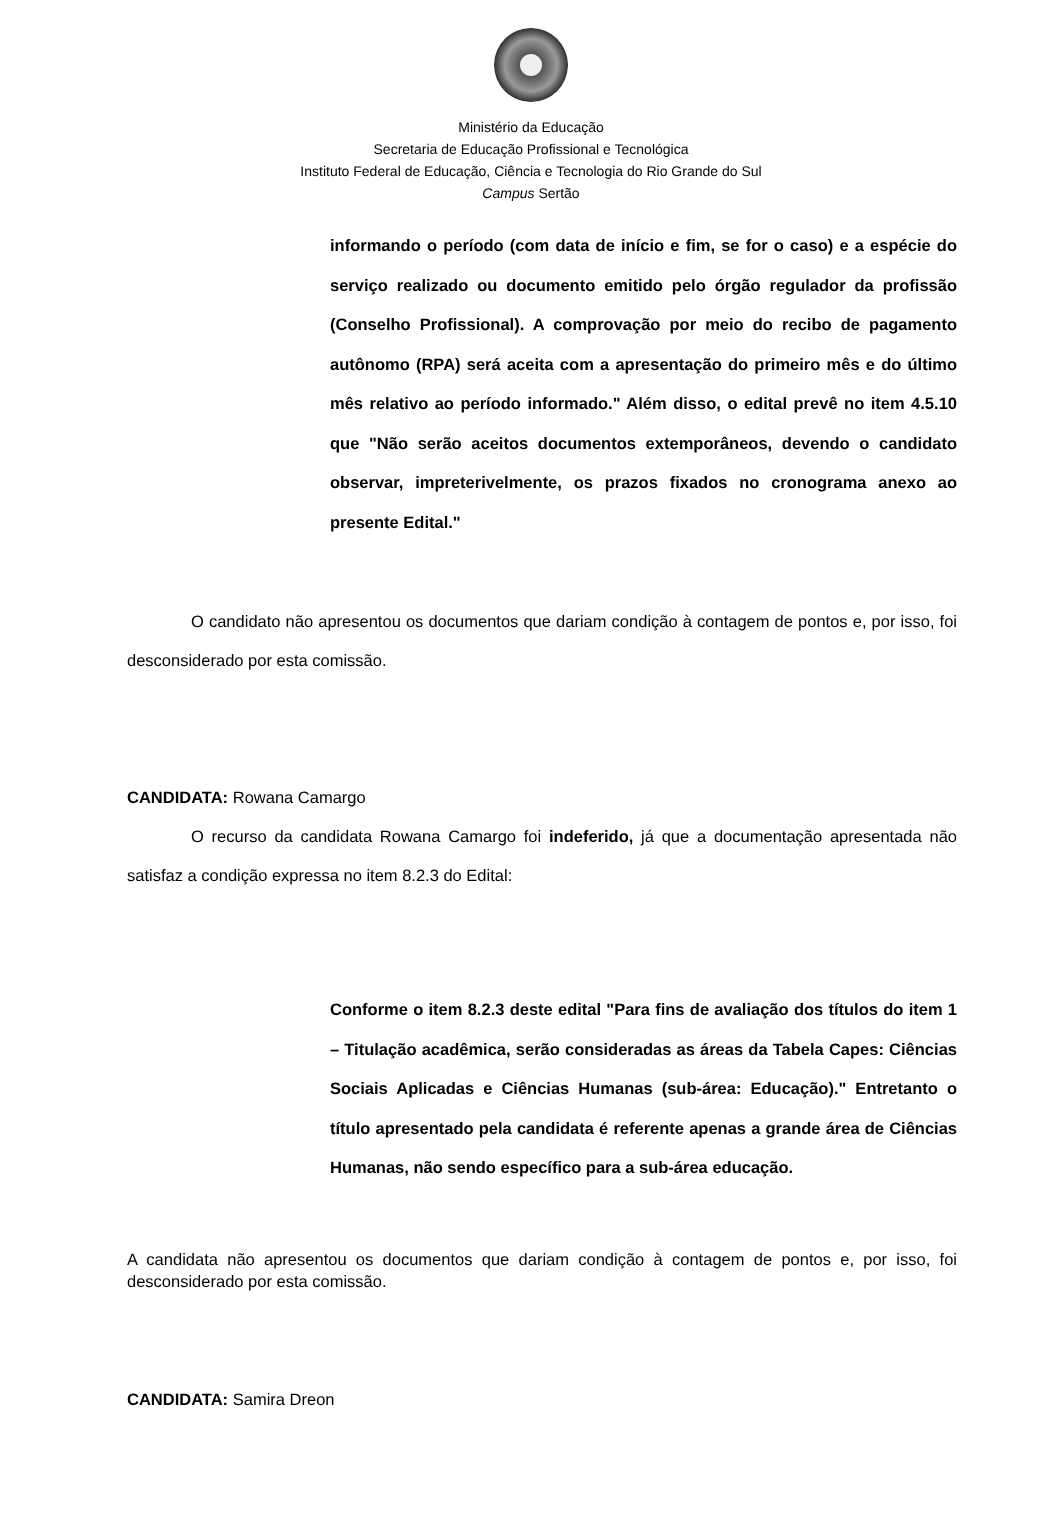Ministério da Educação
Secretaria de Educação Profissional e Tecnológica
Instituto Federal de Educação, Ciência e Tecnologia do Rio Grande do Sul
Campus Sertão
informando o período (com data de início e fim, se for o caso) e a espécie do serviço realizado ou documento emitido pelo órgão regulador da profissão (Conselho Profissional). A comprovação por meio do recibo de pagamento autônomo (RPA) será aceita com a apresentação do primeiro mês e do último mês relativo ao período informado." Além disso, o edital prevê no item 4.5.10 que "Não serão aceitos documentos extemporâneos, devendo o candidato observar, impreterivelmente, os prazos fixados no cronograma anexo ao presente Edital."
O candidato não apresentou os documentos que dariam condição à contagem de pontos e, por isso, foi desconsiderado por esta comissão.
CANDIDATA: Rowana Camargo
O recurso da candidata Rowana Camargo foi indeferido, já que a documentação apresentada não satisfaz a condição expressa no item 8.2.3 do Edital:
Conforme o item 8.2.3 deste edital "Para fins de avaliação dos títulos do item 1 – Titulação acadêmica, serão consideradas as áreas da Tabela Capes: Ciências Sociais Aplicadas e Ciências Humanas (sub-área: Educação)." Entretanto o título apresentado pela candidata é referente apenas a grande área de Ciências Humanas, não sendo específico para a sub-área educação.
A candidata não apresentou os documentos que dariam condição à contagem de pontos e, por isso, foi desconsiderado por esta comissão.
CANDIDATA: Samira Dreon